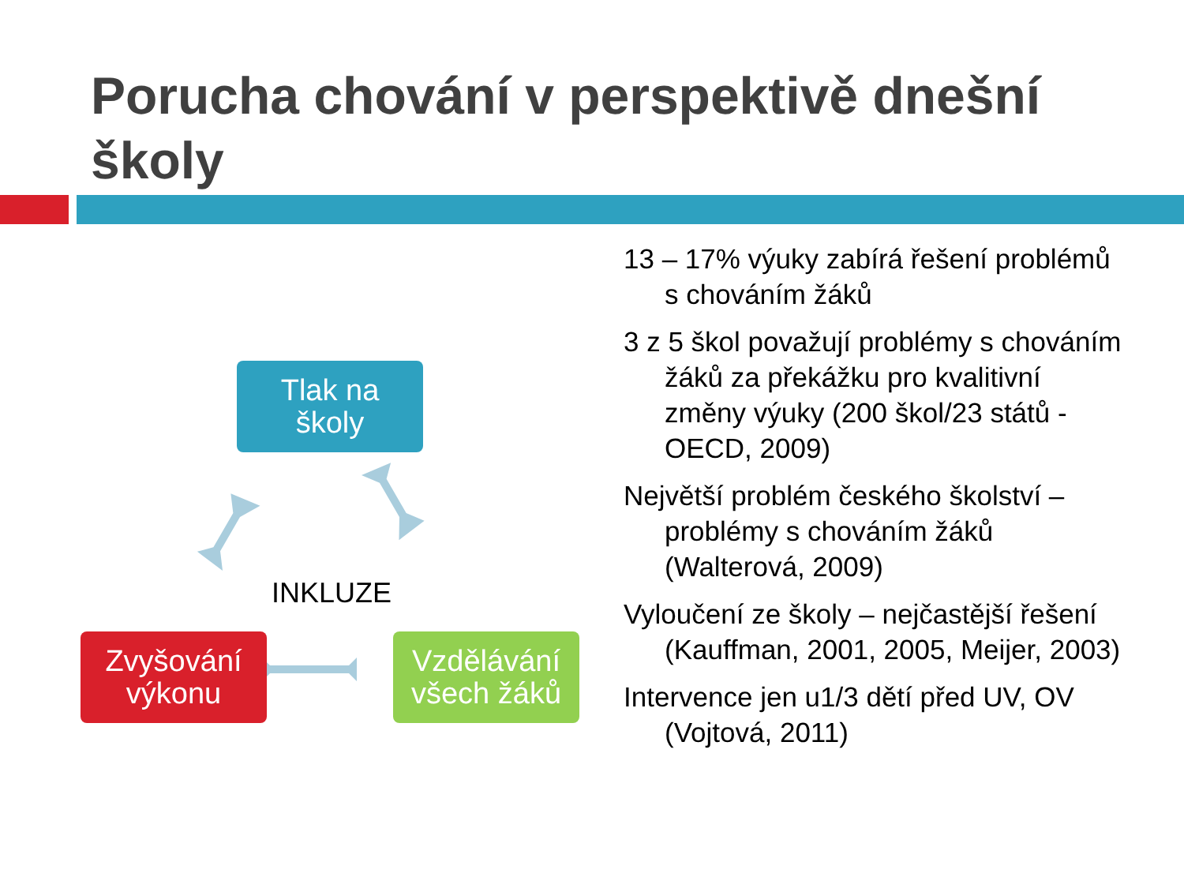Porucha chování v perspektivě dnešní školy
Tlak na
školy
INKLUZE
Zvyšování
výkonu
Vzdělávání
všech žáků
13 – 17% výuky zabírá řešení problémů s chováním žáků
3 z 5 škol považují problémy s chováním žáků za překážku pro kvalitivní změny výuky (200 škol/23 států - OECD, 2009)
Největší problém českého školství – problémy s chováním žáků (Walterová, 2009)
Vyloučení ze školy – nejčastější řešení (Kauffman, 2001, 2005, Meijer, 2003)
Intervence jen u1/3 dětí před UV, OV (Vojtová, 2011)